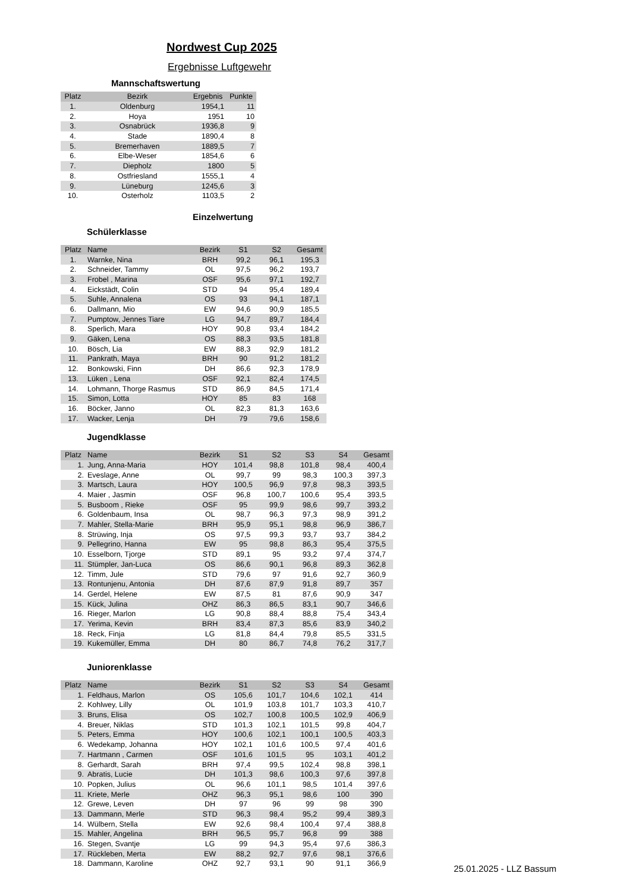Nordwest Cup 2025
Ergebnisse Luftgewehr
Mannschaftswertung
| Platz | Bezirk | Ergebnis | Punkte |
| --- | --- | --- | --- |
| 1. | Oldenburg | 1954,1 | 11 |
| 2. | Hoya | 1951 | 10 |
| 3. | Osnabrück | 1936,8 | 9 |
| 4. | Stade | 1890,4 | 8 |
| 5. | Bremerhaven | 1889,5 | 7 |
| 6. | Elbe-Weser | 1854,6 | 6 |
| 7. | Diepholz | 1800 | 5 |
| 8. | Ostfriesland | 1555,1 | 4 |
| 9. | Lüneburg | 1245,6 | 3 |
| 10. | Osterholz | 1103,5 | 2 |
Einzelwertung
Schülerklasse
| Platz | Name | Bezirk | S1 | S2 | Gesamt |
| --- | --- | --- | --- | --- | --- |
| 1. | Warnke, Nina | BRH | 99,2 | 96,1 | 195,3 |
| 2. | Schneider, Tammy | OL | 97,5 | 96,2 | 193,7 |
| 3. | Frobel , Marina | OSF | 95,6 | 97,1 | 192,7 |
| 4. | Eickstädt, Colin | STD | 94 | 95,4 | 189,4 |
| 5. | Suhle, Annalena | OS | 93 | 94,1 | 187,1 |
| 6. | Dallmann, Mio | EW | 94,6 | 90,9 | 185,5 |
| 7. | Pumptow, Jennes Tiare | LG | 94,7 | 89,7 | 184,4 |
| 8. | Sperlich, Mara | HOY | 90,8 | 93,4 | 184,2 |
| 9. | Gäken, Lena | OS | 88,3 | 93,5 | 181,8 |
| 10. | Bösch, Lia | EW | 88,3 | 92,9 | 181,2 |
| 11. | Pankrath, Maya | BRH | 90 | 91,2 | 181,2 |
| 12. | Bonkowski, Finn | DH | 86,6 | 92,3 | 178,9 |
| 13. | Lüken , Lena | OSF | 92,1 | 82,4 | 174,5 |
| 14. | Lohmann, Thorge Rasmus | STD | 86,9 | 84,5 | 171,4 |
| 15. | Simon, Lotta | HOY | 85 | 83 | 168 |
| 16. | Böcker, Janno | OL | 82,3 | 81,3 | 163,6 |
| 17. | Wacker, Lenja | DH | 79 | 79,6 | 158,6 |
Jugendklasse
| Platz | Name | Bezirk | S1 | S2 | S3 | S4 | Gesamt |
| --- | --- | --- | --- | --- | --- | --- | --- |
| 1. | Jung, Anna-Maria | HOY | 101,4 | 98,8 | 101,8 | 98,4 | 400,4 |
| 2. | Eveslage, Anne | OL | 99,7 | 99 | 98,3 | 100,3 | 397,3 |
| 3. | Martsch, Laura | HOY | 100,5 | 96,9 | 97,8 | 98,3 | 393,5 |
| 4. | Maier , Jasmin | OSF | 96,8 | 100,7 | 100,6 | 95,4 | 393,5 |
| 5. | Busboom , Rieke | OSF | 95 | 99,9 | 98,6 | 99,7 | 393,2 |
| 6. | Goldenbaum, Insa | OL | 98,7 | 96,3 | 97,3 | 98,9 | 391,2 |
| 7. | Mahler, Stella-Marie | BRH | 95,9 | 95,1 | 98,8 | 96,9 | 386,7 |
| 8. | Strüwing, Inja | OS | 97,5 | 99,3 | 93,7 | 93,7 | 384,2 |
| 9. | Pellegrino, Hanna | EW | 95 | 98,8 | 86,3 | 95,4 | 375,5 |
| 10. | Esselborn, Tjorge | STD | 89,1 | 95 | 93,2 | 97,4 | 374,7 |
| 11. | Stümpler, Jan-Luca | OS | 86,6 | 90,1 | 96,8 | 89,3 | 362,8 |
| 12. | Timm, Jule | STD | 79,6 | 97 | 91,6 | 92,7 | 360,9 |
| 13. | Rontunjenu, Antonia | DH | 87,6 | 87,9 | 91,8 | 89,7 | 357 |
| 14. | Gerdel, Helene | EW | 87,5 | 81 | 87,6 | 90,9 | 347 |
| 15. | Kück, Julina | OHZ | 86,3 | 86,5 | 83,1 | 90,7 | 346,6 |
| 16. | Rieger, Marlon | LG | 90,8 | 88,4 | 88,8 | 75,4 | 343,4 |
| 17. | Yerima, Kevin | BRH | 83,4 | 87,3 | 85,6 | 83,9 | 340,2 |
| 18. | Reck, Finja | LG | 81,8 | 84,4 | 79,8 | 85,5 | 331,5 |
| 19. | Kukemüller, Emma | DH | 80 | 86,7 | 74,8 | 76,2 | 317,7 |
Juniorenklasse
| Platz | Name | Bezirk | S1 | S2 | S3 | S4 | Gesamt |
| --- | --- | --- | --- | --- | --- | --- | --- |
| 1. | Feldhaus, Marlon | OS | 105,6 | 101,7 | 104,6 | 102,1 | 414 |
| 2. | Kohlwey, Lilly | OL | 101,9 | 103,8 | 101,7 | 103,3 | 410,7 |
| 3. | Bruns, Elisa | OS | 102,7 | 100,8 | 100,5 | 102,9 | 406,9 |
| 4. | Breuer, Niklas | STD | 101,3 | 102,1 | 101,5 | 99,8 | 404,7 |
| 5. | Peters, Emma | HOY | 100,6 | 102,1 | 100,1 | 100,5 | 403,3 |
| 6. | Wedekamp, Johanna | HOY | 102,1 | 101,6 | 100,5 | 97,4 | 401,6 |
| 7. | Hartmann , Carmen | OSF | 101,6 | 101,5 | 95 | 103,1 | 401,2 |
| 8. | Gerhardt, Sarah | BRH | 97,4 | 99,5 | 102,4 | 98,8 | 398,1 |
| 9. | Abratis, Lucie | DH | 101,3 | 98,6 | 100,3 | 97,6 | 397,8 |
| 10. | Popken, Julius | OL | 96,6 | 101,1 | 98,5 | 101,4 | 397,6 |
| 11. | Kriete, Merle | OHZ | 96,3 | 95,1 | 98,6 | 100 | 390 |
| 12. | Grewe, Leven | DH | 97 | 96 | 99 | 98 | 390 |
| 13. | Dammann, Merle | STD | 96,3 | 98,4 | 95,2 | 99,4 | 389,3 |
| 14. | Wülbern, Stella | EW | 92,6 | 98,4 | 100,4 | 97,4 | 388,8 |
| 15. | Mahler, Angelina | BRH | 96,5 | 95,7 | 96,8 | 99 | 388 |
| 16. | Stegen, Svantje | LG | 99 | 94,3 | 95,4 | 97,6 | 386,3 |
| 17. | Rückleben, Merta | EW | 88,2 | 92,7 | 97,6 | 98,1 | 376,6 |
| 18. | Dammann, Karoline | OHZ | 92,7 | 93,1 | 90 | 91,1 | 366,9 |
25.01.2025 - LLZ Bassum